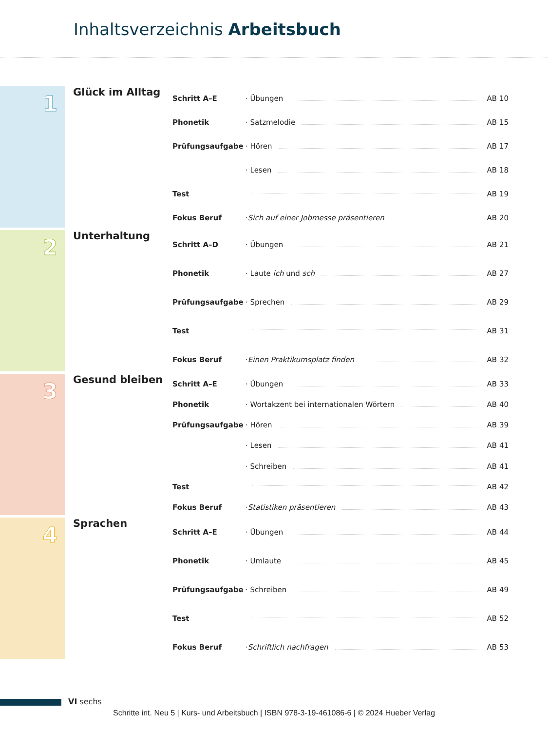Inhaltsverzeichnis Arbeitsbuch
1
Glück im Alltag
| Schritt A–E | · Übungen | AB 10 |
| Phonetik | · Satzmelodie | AB 15 |
| Prüfungsaufgabe | · Hören | AB 17 |
| | · Lesen | AB 18 |
| Test | | AB 19 |
| Fokus Beruf | · Sich auf einer Jobmesse präsentieren | AB 20 |
2
Unterhaltung
| Schritt A–D | · Übungen | AB 21 |
| Phonetik | · Laute ich und sch | AB 27 |
| Prüfungsaufgabe | · Sprechen | AB 29 |
| Test | | AB 31 |
| Fokus Beruf | · Einen Praktikumsplatz finden | AB 32 |
3
Gesund bleiben
| Schritt A–E | · Übungen | AB 33 |
| Phonetik | · Wortakzent bei internationalen Wörtern | AB 40 |
| Prüfungsaufgabe | · Hören | AB 39 |
| | · Lesen | AB 41 |
| | · Schreiben | AB 41 |
| Test | | AB 42 |
| Fokus Beruf | · Statistiken präsentieren | AB 43 |
4
Sprachen
| Schritt A–E | · Übungen | AB 44 |
| Phonetik | · Umlaute | AB 45 |
| Prüfungsaufgabe | · Schreiben | AB 49 |
| Test | | AB 52 |
| Fokus Beruf | · Schriftlich nachfragen | AB 53 |
VI sechs
Schritte int. Neu 5 | Kurs- und Arbeitsbuch | ISBN 978-3-19-461086-6 | © 2024 Hueber Verlag